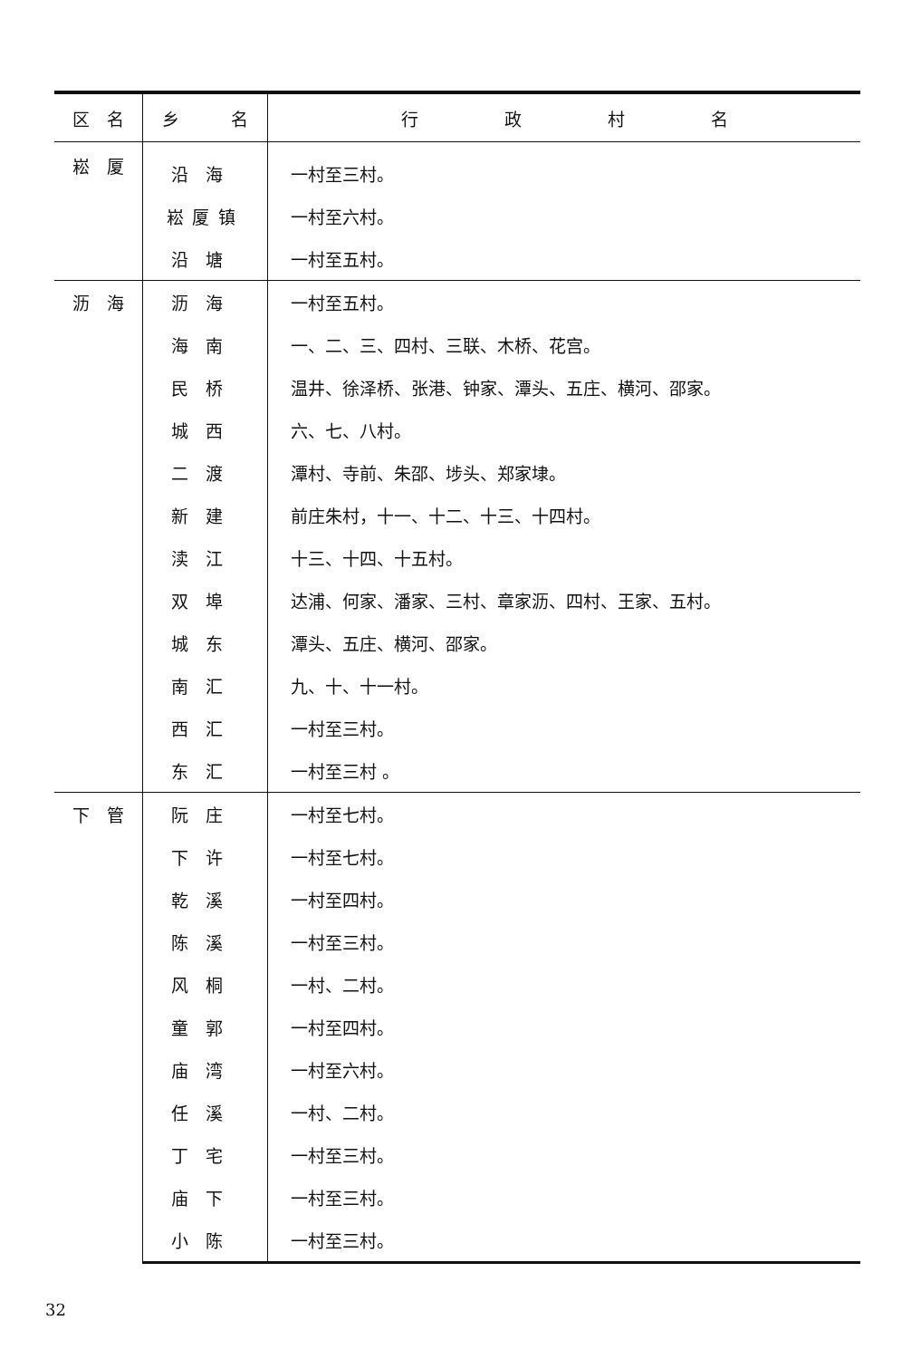| 区 名 | 乡 名 | 行 政 村 名 |
| --- | --- | --- |
| 崧 厦 | 沿海 | 一村至三村。 |
| | 崧厦镇 | 一村至六村。 |
| | 沿塘 | 一村至五村。 |
| 沥 海 | 沥海 | 一村至五村。 |
| | 海南 | 一、二、三、四村、三联、木桥、花宫。 |
| | 民桥 | 温井、徐泽桥、张港、钟家、潭头、五庄、横河、邵家。 |
| | 城西 | 六、七、八村。 |
| | 二渡 | 潭村、寺前、朱邵、埗头、郑家埭。 |
| | 新建 | 前庄朱村，十一、十二、十三、十四村。 |
| | 渎江 | 十三、十四、十五村。 |
| | 双埠 | 达浦、何家、潘家、三村、章家沥、四村、王家、五村。 |
| | 城东 | 潭头、五庄、横河、邵家。 |
| | 南汇 | 九、十、十一村。 |
| | 西汇 | 一村至三村。 |
| | 东汇 | 一村至三村 。 |
| 下 管 | 阮庄 | 一村至七村。 |
| | 下许 | 一村至七村。 |
| | 乾溪 | 一村至四村。 |
| | 陈溪 | 一村至三村。 |
| | 风桐 | 一村、二村。 |
| | 童郭 | 一村至四村。 |
| | 庙湾 | 一村至六村。 |
| | 任溪 | 一村、二村。 |
| | 丁宅 | 一村至三村。 |
| | 庙下 | 一村至三村。 |
| | 小陈 | 一村至三村。 |
32